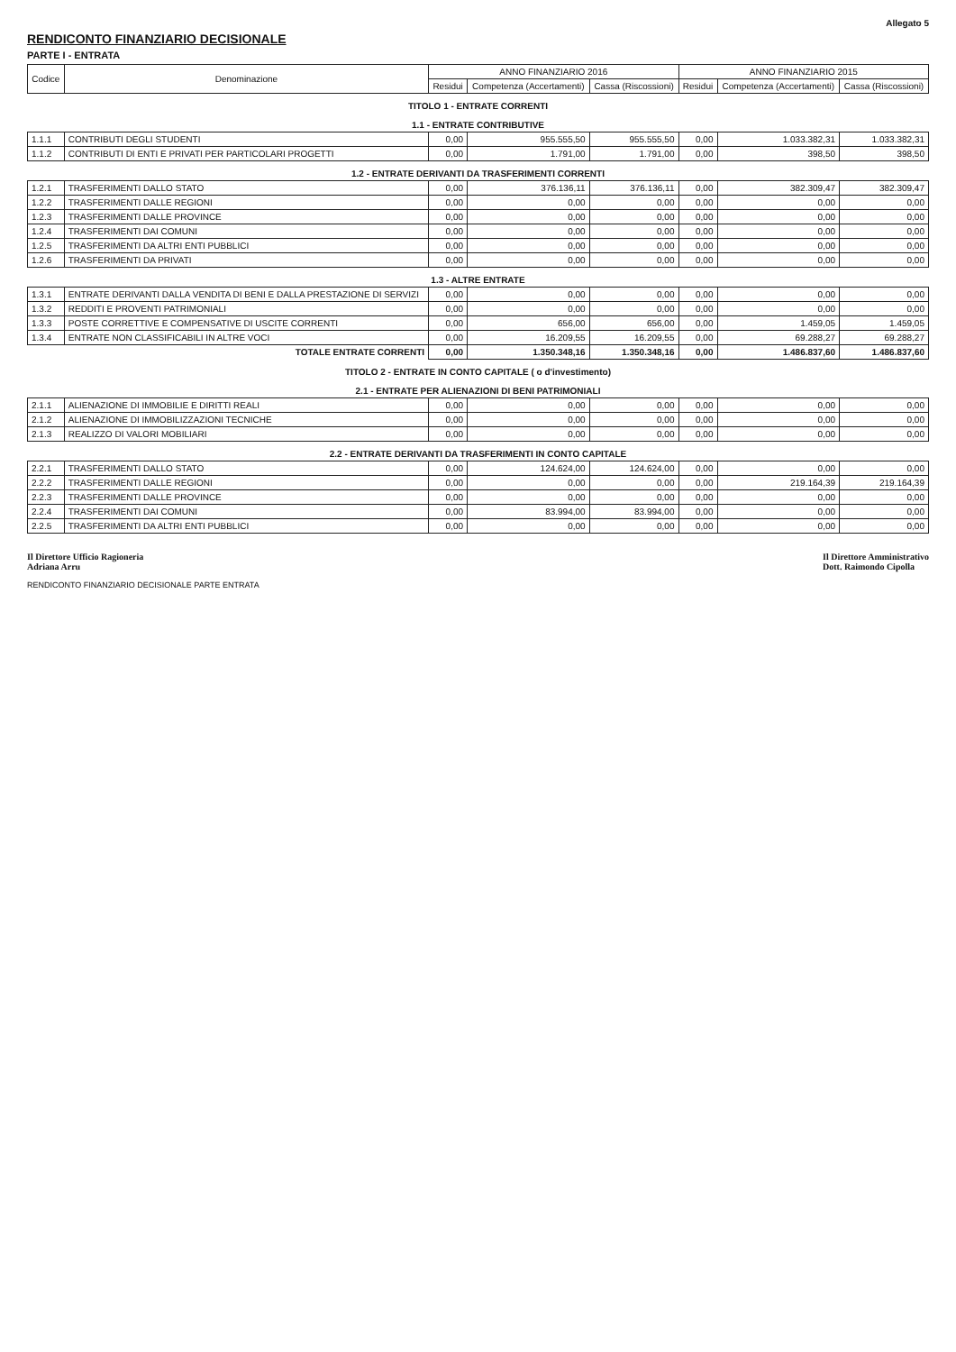Allegato 5
RENDICONTO FINANZIARIO DECISIONALE
PARTE I - ENTRATA
| Codice | Denominazione | ANNO FINANZIARIO 2016 | | | ANNO FINANZIARIO 2015 | | |
| --- | --- | --- | --- | --- | --- | --- | --- |
| | | Residui | Competenza (Accertamenti) | Cassa (Riscossioni) | Residui | Competenza (Accertamenti) | Cassa (Riscossioni) |
| TITOLO 1 - ENTRATE CORRENTI | | | | | | | |
| 1.1 - ENTRATE CONTRIBUTIVE | | | | | | | |
| 1.1.1 | CONTRIBUTI DEGLI STUDENTI | 0,00 | 955.555,50 | 955.555,50 | 0,00 | 1.033.382,31 | 1.033.382,31 |
| 1.1.2 | CONTRIBUTI DI ENTI E PRIVATI PER PARTICOLARI PROGETTI | 0,00 | 1.791,00 | 1.791,00 | 0,00 | 398,50 | 398,50 |
| 1.2 - ENTRATE DERIVANTI DA TRASFERIMENTI CORRENTI | | | | | | | |
| 1.2.1 | TRASFERIMENTI DALLO STATO | 0,00 | 376.136,11 | 376.136,11 | 0,00 | 382.309,47 | 382.309,47 |
| 1.2.2 | TRASFERIMENTI DALLE REGIONI | 0,00 | 0,00 | 0,00 | 0,00 | 0,00 | 0,00 |
| 1.2.3 | TRASFERIMENTI DALLE PROVINCE | 0,00 | 0,00 | 0,00 | 0,00 | 0,00 | 0,00 |
| 1.2.4 | TRASFERIMENTI DAI COMUNI | 0,00 | 0,00 | 0,00 | 0,00 | 0,00 | 0,00 |
| 1.2.5 | TRASFERIMENTI DA ALTRI ENTI PUBBLICI | 0,00 | 0,00 | 0,00 | 0,00 | 0,00 | 0,00 |
| 1.2.6 | TRASFERIMENTI DA PRIVATI | 0,00 | 0,00 | 0,00 | 0,00 | 0,00 | 0,00 |
| 1.3 - ALTRE ENTRATE | | | | | | | |
| 1.3.1 | ENTRATE DERIVANTI DALLA VENDITA DI BENI E DALLA PRESTAZIONE DI SERVIZI | 0,00 | 0,00 | 0,00 | 0,00 | 0,00 | 0,00 |
| 1.3.2 | REDDITI E PROVENTI PATRIMONIALI | 0,00 | 0,00 | 0,00 | 0,00 | 0,00 | 0,00 |
| 1.3.3 | POSTE CORRETTIVE E COMPENSATIVE DI USCITE CORRENTI | 0,00 | 656,00 | 656,00 | 0,00 | 1.459,05 | 1.459,05 |
| 1.3.4 | ENTRATE NON CLASSIFICABILI IN ALTRE VOCI | 0,00 | 16.209,55 | 16.209,55 | 0,00 | 69.288,27 | 69.288,27 |
| TOTALE ENTRATE CORRENTI | | 0,00 | 1.350.348,16 | 1.350.348,16 | 0,00 | 1.486.837,60 | 1.486.837,60 |
| TITOLO 2 - ENTRATE IN CONTO CAPITALE ( o d'investimento) | | | | | | | |
| 2.1 - ENTRATE PER ALIENAZIONI DI BENI PATRIMONIALI | | | | | | | |
| 2.1.1 | ALIENAZIONE DI IMMOBILIE E DIRITTI REALI | 0,00 | 0,00 | 0,00 | 0,00 | 0,00 | 0,00 |
| 2.1.2 | ALIENAZIONE DI IMMOBILIZZAZIONI TECNICHE | 0,00 | 0,00 | 0,00 | 0,00 | 0,00 | 0,00 |
| 2.1.3 | REALIZZO DI VALORI MOBILIARI | 0,00 | 0,00 | 0,00 | 0,00 | 0,00 | 0,00 |
| 2.2 - ENTRATE DERIVANTI DA TRASFERIMENTI IN CONTO CAPITALE | | | | | | | |
| 2.2.1 | TRASFERIMENTI DALLO STATO | 0,00 | 124.624,00 | 124.624,00 | 0,00 | 0,00 | 0,00 |
| 2.2.2 | TRASFERIMENTI DALLE REGIONI | 0,00 | 0,00 | 0,00 | 0,00 | 219.164,39 | 219.164,39 |
| 2.2.3 | TRASFERIMENTI DALLE PROVINCE | 0,00 | 0,00 | 0,00 | 0,00 | 0,00 | 0,00 |
| 2.2.4 | TRASFERIMENTI DAI COMUNI | 0,00 | 83.994,00 | 83.994,00 | 0,00 | 0,00 | 0,00 |
| 2.2.5 | TRASFERIMENTI DA ALTRI ENTI PUBBLICI | 0,00 | 0,00 | 0,00 | 0,00 | 0,00 | 0,00 |
Il Direttore Ufficio Ragioneria
Adriana Arru
Il Direttore Amministrativo
Dott. Raimondo Cipolla
RENDICONTO FINANZIARIO DECISIONALE PARTE ENTRATA